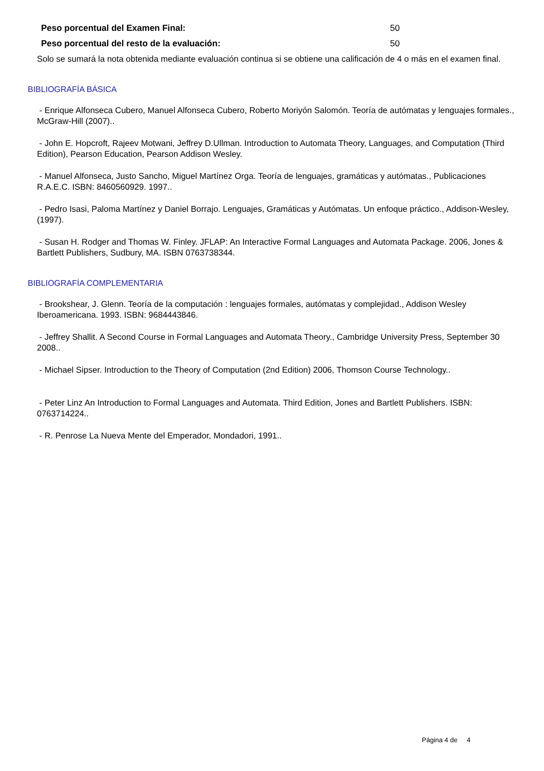Peso porcentual del Examen Final: 50
Peso porcentual del resto de la evaluación: 50
Solo se sumará la nota obtenida mediante evaluación continua si se obtiene una calificación de 4 o más en el examen final.
BIBLIOGRAFÍA BÁSICA
- Enrique Alfonseca Cubero, Manuel Alfonseca Cubero, Roberto Moriyón Salomón. Teoría de autómatas y lenguajes formales., McGraw-Hill (2007)..
- John E. Hopcroft, Rajeev Motwani, Jeffrey D.Ullman. Introduction to Automata Theory, Languages, and Computation (Third Edition), Pearson Education, Pearson Addison Wesley.
- Manuel Alfonseca, Justo Sancho, Miguel Martínez Orga. Teoría de lenguajes, gramáticas y autómatas., Publicaciones R.A.E.C. ISBN: 8460560929. 1997..
- Pedro Isasi, Paloma Martínez y Daniel Borrajo. Lenguajes, Gramáticas y Autómatas. Un enfoque práctico., Addison-Wesley, (1997).
- Susan H. Rodger and Thomas W. Finley. JFLAP: An Interactive Formal Languages and Automata Package. 2006, Jones & Bartlett Publishers, Sudbury, MA. ISBN 0763738344.
BIBLIOGRAFÍA COMPLEMENTARIA
- Brookshear, J. Glenn. Teoría de la computación : lenguajes formales, autómatas y complejidad., Addison Wesley Iberoamericana. 1993. ISBN: 9684443846.
- Jeffrey Shallit. A Second Course in Formal Languages and Automata Theory., Cambridge University Press, September 30 2008..
- Michael Sipser. Introduction to the Theory of Computation (2nd Edition) 2006, Thomson Course Technology..
- Peter Linz An Introduction to Formal Languages and Automata. Third Edition, Jones and Bartlett Publishers. ISBN: 0763714224..
- R. Penrose La Nueva Mente del Emperador, Mondadori, 1991..
Página 4 de 4